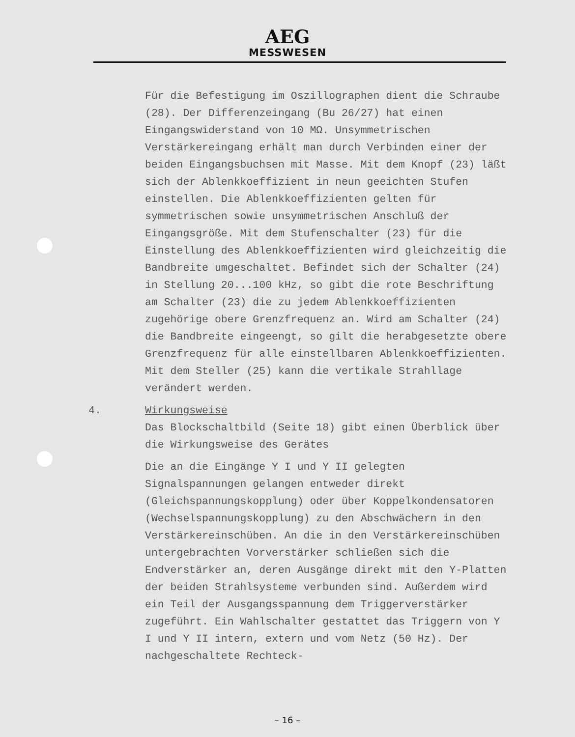AEG
MESSWESEN
Für die Befestigung im Oszillographen dient die Schraube (28). Der Differenzeingang (Bu 26/27) hat einen Eingangswiderstand von 10 MΩ. Unsymmetrischen Verstärkereingang erhält man durch Verbinden einer der beiden Eingangsbuchsen mit Masse. Mit dem Knopf (23) läßt sich der Ablenkkoeffizient in neun geeichten Stufen einstellen. Die Ablenkkoeffizienten gelten für symmetrischen sowie unsymmetrischen Anschluß der Eingangsgröße. Mit dem Stufenschalter (23) für die Einstellung des Ablenkkoeffizienten wird gleichzeitig die Bandbreite umgeschaltet. Befindet sich der Schalter (24) in Stellung 20...100 kHz, so gibt die rote Beschriftung am Schalter (23) die zu jedem Ablenkkoeffizienten zugehörige obere Grenzfrequenz an. Wird am Schalter (24) die Bandbreite eingeengt, so gilt die herabgesetzte obere Grenzfrequenz für alle einstellbaren Ablenkkoeffizienten. Mit dem Steller (25) kann die vertikale Strahllage verändert werden.
4. Wirkungsweise
Das Blockschaltbild (Seite 18) gibt einen Überblick über die Wirkungsweise des Gerätes
Die an die Eingänge Y I und Y II gelegten Signalspannungen gelangen entweder direkt (Gleichspannungskopplung) oder über Koppelkondensatoren (Wechselspannungskopplung) zu den Abschwächern in den Verstärkereinschüben. An die in den Verstärkereinschüben untergebrachten Vorverstärker schließen sich die Endverstärker an, deren Ausgänge direkt mit den Y-Platten der beiden Strahlsysteme verbunden sind. Außerdem wird ein Teil der Ausgangsspannung dem Triggerverstärker zugeführt. Ein Wahlschalter gestattet das Triggern von Y I und Y II intern, extern und vom Netz (50 Hz). Der nachgeschaltete Rechteck-
– 16 –